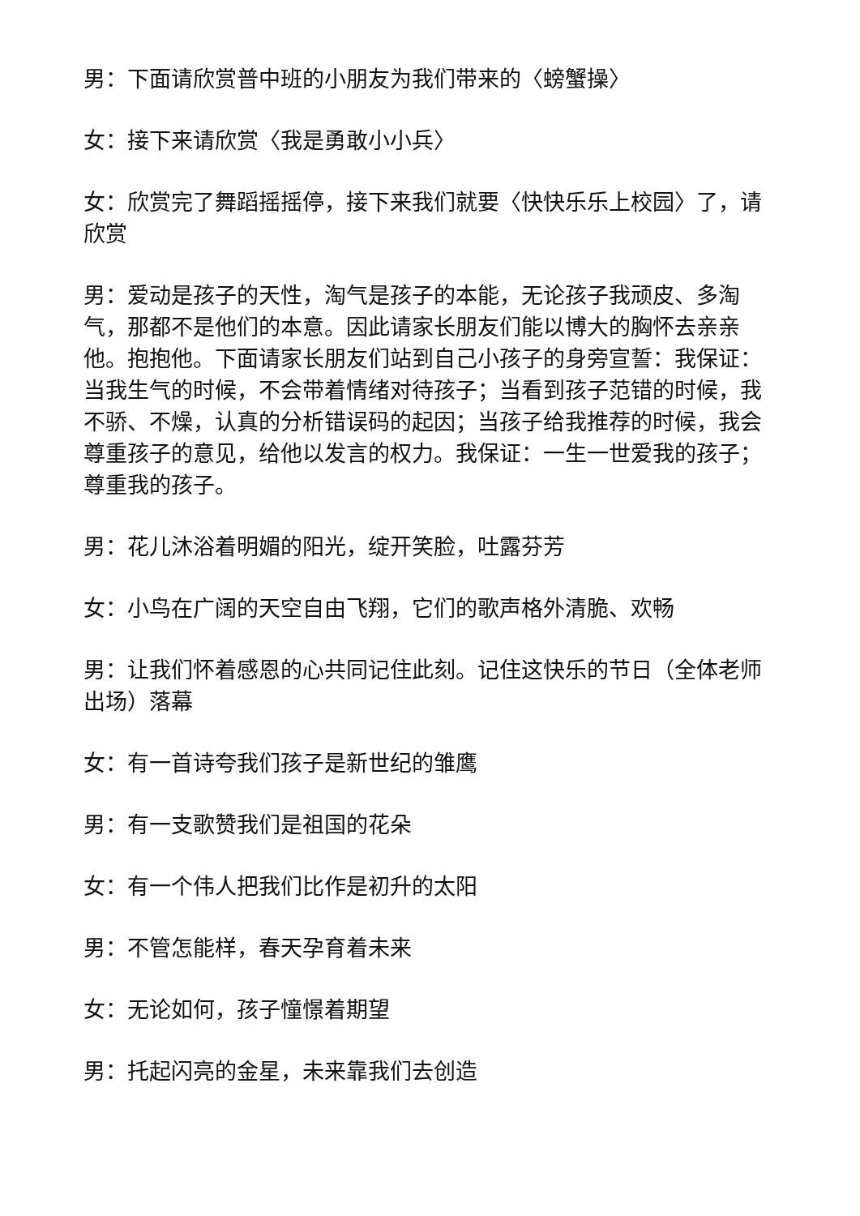男：下面请欣赏普中班的小朋友为我们带来的〈螃蟹操〉
女：接下来请欣赏〈我是勇敢小小兵〉
女：欣赏完了舞蹈摇摇停，接下来我们就要〈快快乐乐上校园〉了，请欣赏
男：爱动是孩子的天性，淘气是孩子的本能，无论孩子我顽皮、多淘气，那都不是他们的本意。因此请家长朋友们能以博大的胸怀去亲亲他。抱抱他。下面请家长朋友们站到自己小孩子的身旁宣誓：我保证：当我生气的时候，不会带着情绪对待孩子；当看到孩子范错的时候，我不骄、不燥，认真的分析错误码的起因；当孩子给我推荐的时候，我会尊重孩子的意见，给他以发言的权力。我保证：一生一世爱我的孩子；尊重我的孩子。
男：花儿沐浴着明媚的阳光，绽开笑脸，吐露芬芳
女：小鸟在广阔的天空自由飞翔，它们的歌声格外清脆、欢畅
男：让我们怀着感恩的心共同记住此刻。记住这快乐的节日（全体老师出场）落幕
女：有一首诗夸我们孩子是新世纪的雏鹰
男：有一支歌赞我们是祖国的花朵
女：有一个伟人把我们比作是初升的太阳
男：不管怎能样，春天孕育着未来
女：无论如何，孩子憧憬着期望
男：托起闪亮的金星，未来靠我们去创造